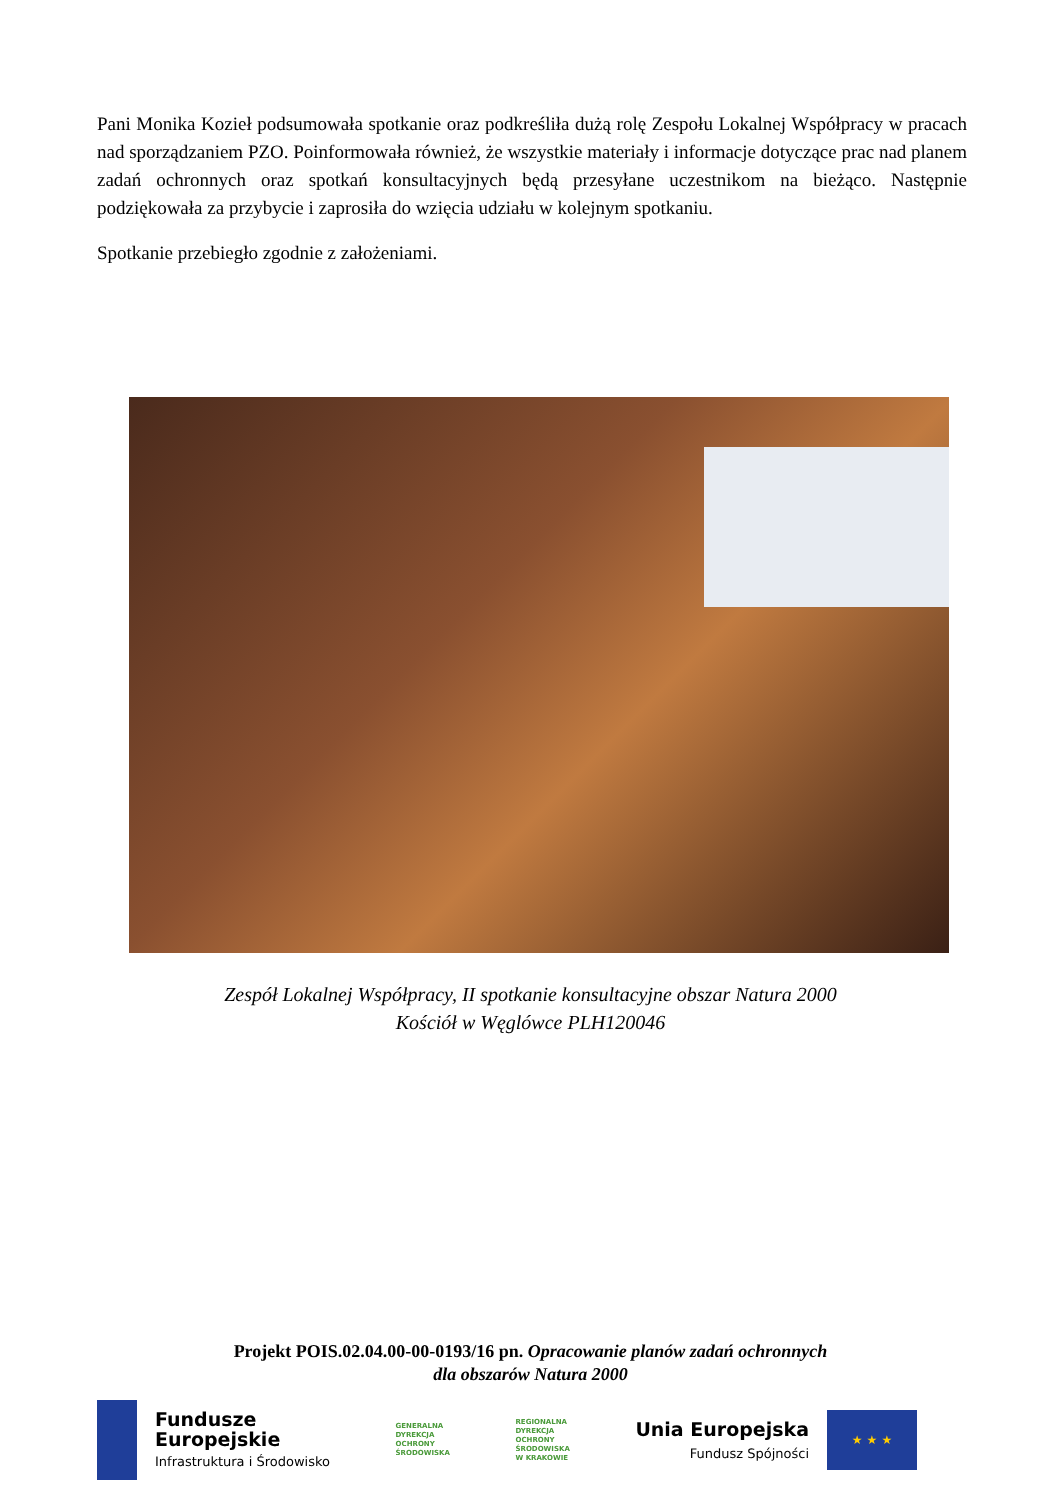Pani Monika Kozieł podsumowała spotkanie oraz podkreśliła dużą rolę Zespołu Lokalnej Współpracy w pracach nad sporządzaniem PZO. Poinformowała również, że wszystkie materiały i informacje dotyczące prac nad planem zadań ochronnych oraz spotkań konsultacyjnych będą przesyłane uczestnikom na bieżąco. Następnie podziękowała za przybycie i zaprosiła do wzięcia udziału w kolejnym spotkaniu.
Spotkanie przebiegło zgodnie z założeniami.
Zespół Lokalnej Współpracy, II spotkanie konsultacyjne obszar Natura 2000
Kościół w Węglówce PLH120046
Projekt POIS.02.04.00-00-0193/16 pn. Opracowanie planów zadań ochronnych
dla obszarów Natura 2000
Fundusze
Europejskie
Infrastruktura i Środowisko
GENERALNA
DYREKCJA
OCHRONY
ŚRODOWISKA
REGIONALNA
DYREKCJA
OCHRONY
ŚRODOWISKA
W KRAKOWIE
Unia Europejska
Fundusz Spójności
★ ★ ★